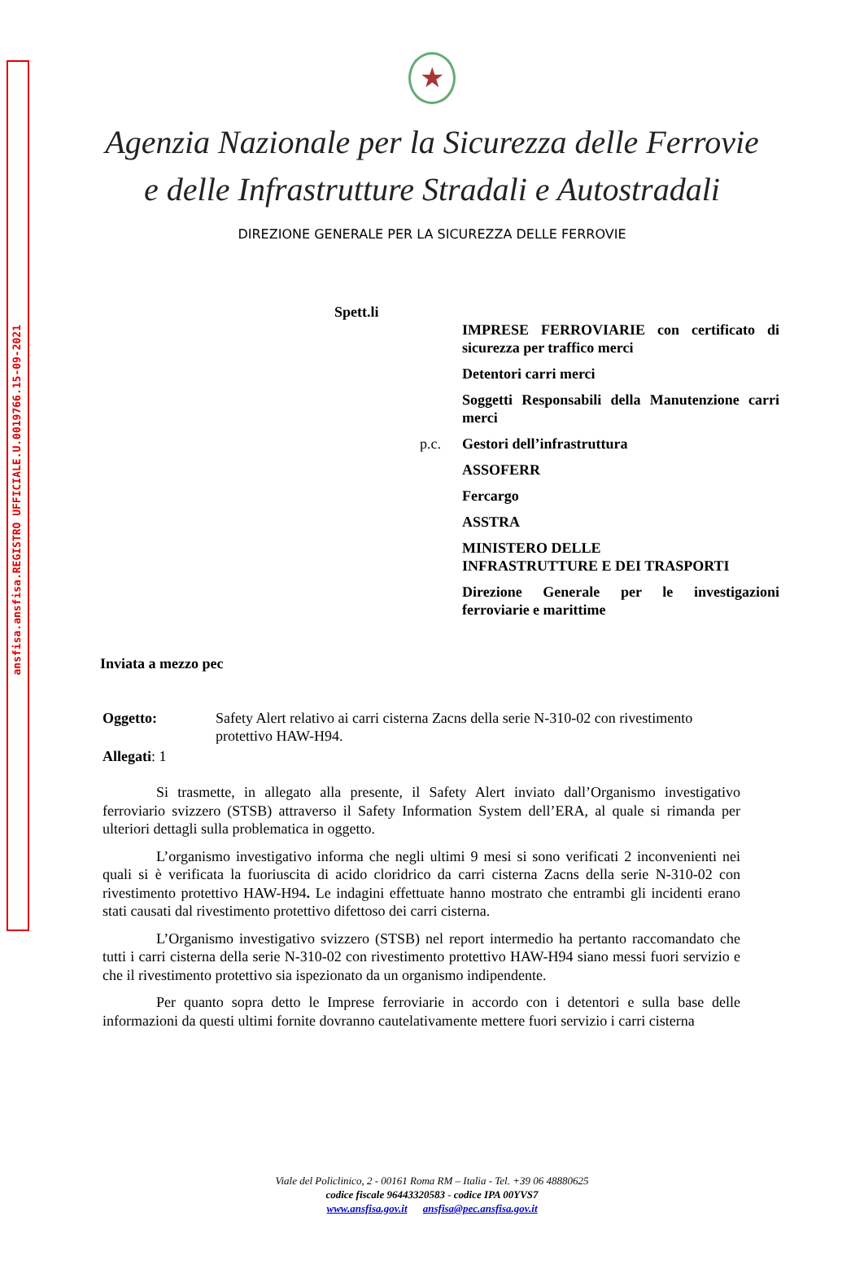ansfisa.ansfisa.REGISTRO UFFICIALE.U.0019766.15-09-2021
★
Agenzia Nazionale per la Sicurezza delle Ferrovie
e delle Infrastrutture Stradali e Autostradali
DIREZIONE GENERALE PER LA SICUREZZA DELLE FERROVIE
Spett.li
IMPRESE FERROVIARIE con certificato di sicurezza per traffico merci
Detentori carri merci
Soggetti Responsabili della Manutenzione carri merci
p.c. Gestori dell’infrastruttura
ASSOFERR
Fercargo
ASSTRA
MINISTERO DELLE
INFRASTRUTTURE E DEI TRASPORTI
Direzione Generale per le investigazioni ferroviarie e marittime
Inviata a mezzo pec
Oggetto: Safety Alert relativo ai carri cisterna Zacns della serie N-310-02 con rivestimento protettivo HAW-H94.
Allegati: 1
Si trasmette, in allegato alla presente, il Safety Alert inviato dall’Organismo investigativo ferroviario svizzero (STSB) attraverso il Safety Information System dell’ERA, al quale si rimanda per ulteriori dettagli sulla problematica in oggetto.
L’organismo investigativo informa che negli ultimi 9 mesi si sono verificati 2 inconvenienti nei quali si è verificata la fuoriuscita di acido cloridrico da carri cisterna Zacns della serie N-310-02 con rivestimento protettivo HAW-H94. Le indagini effettuate hanno mostrato che entrambi gli incidenti erano stati causati dal rivestimento protettivo difettoso dei carri cisterna.
L’Organismo investigativo svizzero (STSB) nel report intermedio ha pertanto raccomandato che tutti i carri cisterna della serie N-310-02 con rivestimento protettivo HAW-H94 siano messi fuori servizio e che il rivestimento protettivo sia ispezionato da un organismo indipendente.
Per quanto sopra detto le Imprese ferroviarie in accordo con i detentori e sulla base delle informazioni da questi ultimi fornite dovranno cautelativamente mettere fuori servizio i carri cisterna
Viale del Policlinico, 2 - 00161 Roma RM – Italia - Tel. +39 06 48880625
codice fiscale 96443320583 - codice IPA 00YVS7
www.ansfisa.gov.it ansfisa@pec.ansfisa.gov.it